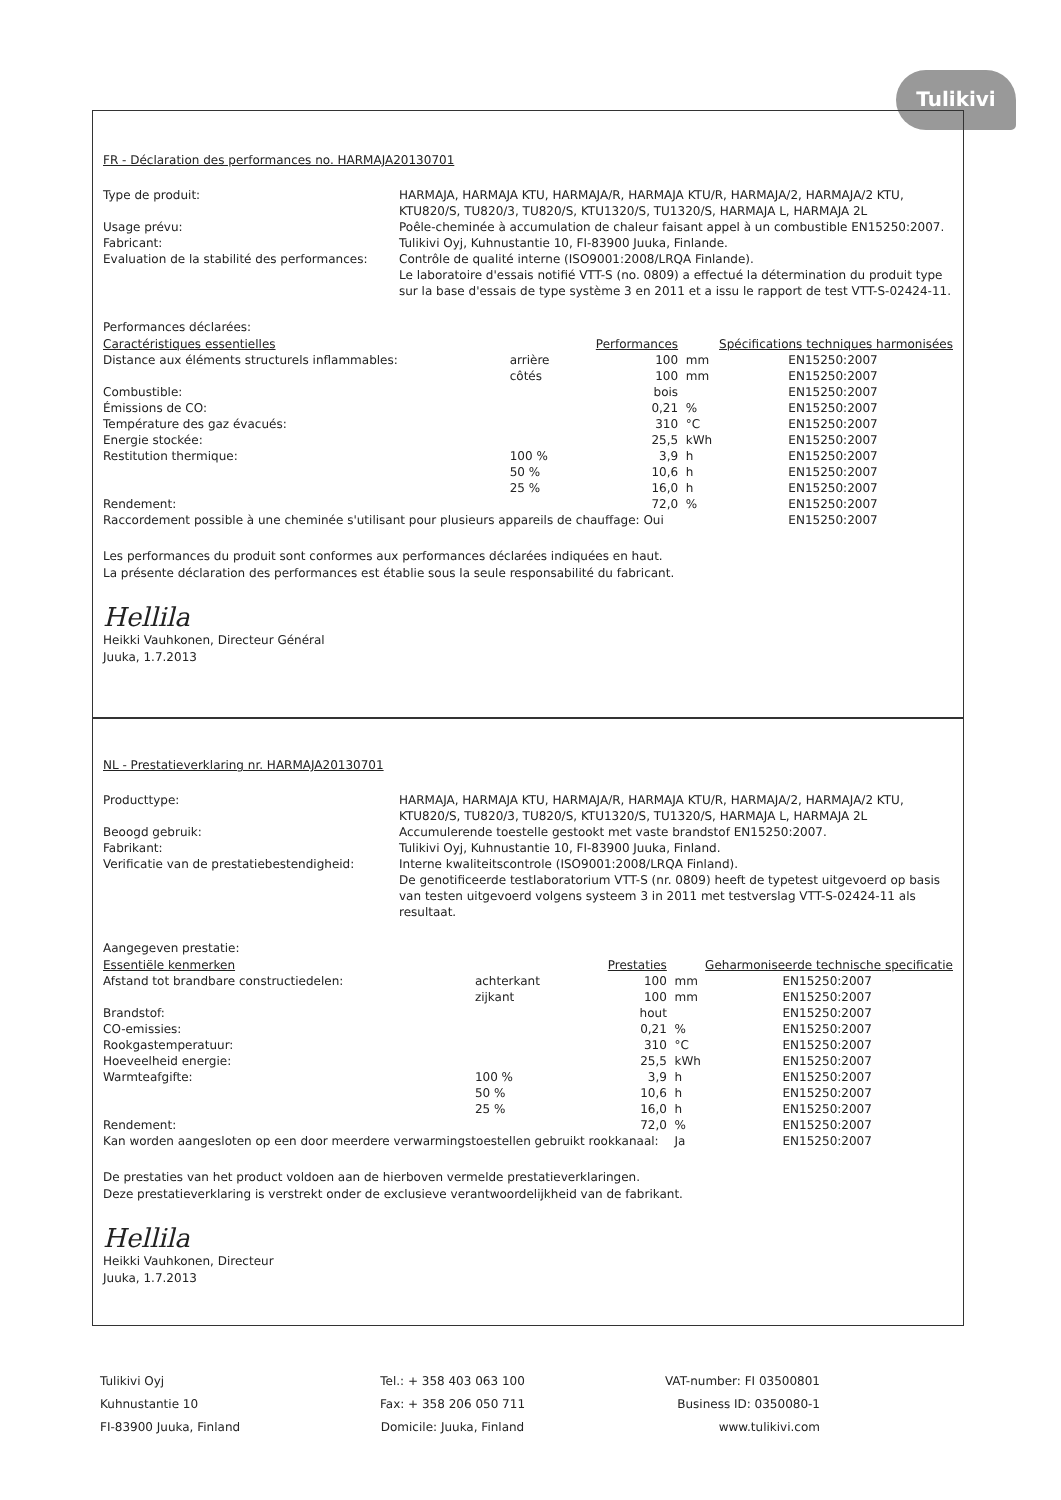Tulikivi
FR - Déclaration des performances no. HARMAJA20130701
Type de produit:
HARMAJA, HARMAJA KTU, HARMAJA/R, HARMAJA KTU/R, HARMAJA/2, HARMAJA/2 KTU, KTU820/S, TU820/3, TU820/S, KTU1320/S, TU1320/S, HARMAJA L, HARMAJA 2L
Usage prévu:
Poêle-cheminée à accumulation de chaleur faisant appel à un combustible EN15250:2007.
Fabricant:
Tulikivi Oyj, Kuhnustantie 10, FI-83900 Juuka, Finlande.
Evaluation de la stabilité des performances:
Contrôle de qualité interne (ISO9001:2008/LRQA Finlande).
Le laboratoire d'essais notifié VTT-S (no. 0809) a effectué la détermination du produit type sur la base d'essais de type système 3 en 2011 et a issu le rapport de test VTT-S-02424-11.
Performances déclarées:
| Caractéristiques essentielles | | Performances | | Spécifications techniques harmonisées |
| --- | --- | --- | --- | --- |
| Distance aux éléments structurels inflammables: | arrière | 100 | mm | EN15250:2007 |
| | côtés | 100 | mm | EN15250:2007 |
| Combustible: | | bois | | EN15250:2007 |
| Émissions de CO: | | 0,21 | % | EN15250:2007 |
| Température des gaz évacués: | | 310 | °C | EN15250:2007 |
| Energie stockée: | | 25,5 | kWh | EN15250:2007 |
| Restitution thermique: | 100 % | 3,9 | h | EN15250:2007 |
| | 50 % | 10,6 | h | EN15250:2007 |
| | 25 % | 16,0 | h | EN15250:2007 |
| Rendement: | | 72,0 | % | EN15250:2007 |
| Raccordement possible à une cheminée s'utilisant pour plusieurs appareils de chauffage: Oui | | | | EN15250:2007 |
Les performances du produit sont conformes aux performances déclarées indiquées en haut.
La présente déclaration des performances est établie sous la seule responsabilité du fabricant.
Hellila
Heikki Vauhkonen, Directeur Général
Juuka, 1.7.2013
NL - Prestatieverklaring nr. HARMAJA20130701
Producttype:
HARMAJA, HARMAJA KTU, HARMAJA/R, HARMAJA KTU/R, HARMAJA/2, HARMAJA/2 KTU, KTU820/S, TU820/3, TU820/S, KTU1320/S, TU1320/S, HARMAJA L, HARMAJA 2L
Beoogd gebruik:
Accumulerende toestelle gestookt met vaste brandstof EN15250:2007.
Fabrikant:
Tulikivi Oyj, Kuhnustantie 10, FI-83900 Juuka, Finland.
Verificatie van de prestatiebestendigheid:
Interne kwaliteitscontrole (ISO9001:2008/LRQA Finland).
De genotificeerde testlaboratorium VTT-S (nr. 0809) heeft de typetest uitgevoerd op basis van testen uitgevoerd volgens systeem 3 in 2011 met testverslag VTT-S-02424-11 als resultaat.
Aangegeven prestatie:
| Essentiële kenmerken | | Prestaties | | Geharmoniseerde technische specificatie |
| --- | --- | --- | --- | --- |
| Afstand tot brandbare constructiedelen: | achterkant | 100 | mm | EN15250:2007 |
| | zijkant | 100 | mm | EN15250:2007 |
| Brandstof: | | hout | | EN15250:2007 |
| CO-emissies: | | 0,21 | % | EN15250:2007 |
| Rookgastemperatuur: | | 310 | °C | EN15250:2007 |
| Hoeveelheid energie: | | 25,5 | kWh | EN15250:2007 |
| Warmteafgifte: | 100 % | 3,9 | h | EN15250:2007 |
| | 50 % | 10,6 | h | EN15250:2007 |
| | 25 % | 16,0 | h | EN15250:2007 |
| Rendement: | | 72,0 | % | EN15250:2007 |
| Kan worden aangesloten op een door meerdere verwarmingstoestellen gebruikt rookkanaal: | | | Ja | EN15250:2007 |
De prestaties van het product voldoen aan de hierboven vermelde prestatieverklaringen.
Deze prestatieverklaring is verstrekt onder de exclusieve verantwoordelijkheid van de fabrikant.
Hellila
Heikki Vauhkonen, Directeur
Juuka, 1.7.2013
Tulikivi Oyj
Kuhnustantie 10
FI-83900 Juuka, Finland
Tel.: + 358 403 063 100
Fax: + 358 206 050 711
Domicile: Juuka, Finland
VAT-number: FI 03500801
Business ID: 0350080-1
www.tulikivi.com